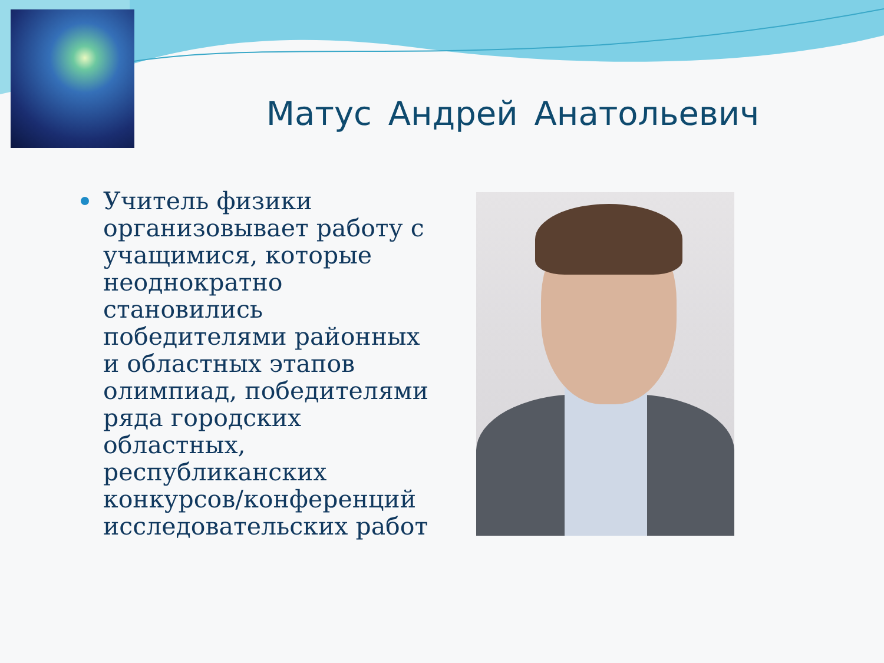Матус Андрей Анатольевич
Учитель физики организовывает работу с учащимися, которые неоднократно становились победителями районных и областных этапов олимпиад, победителями ряда городских областных, республиканских конкурсов/конференций исследовательских работ